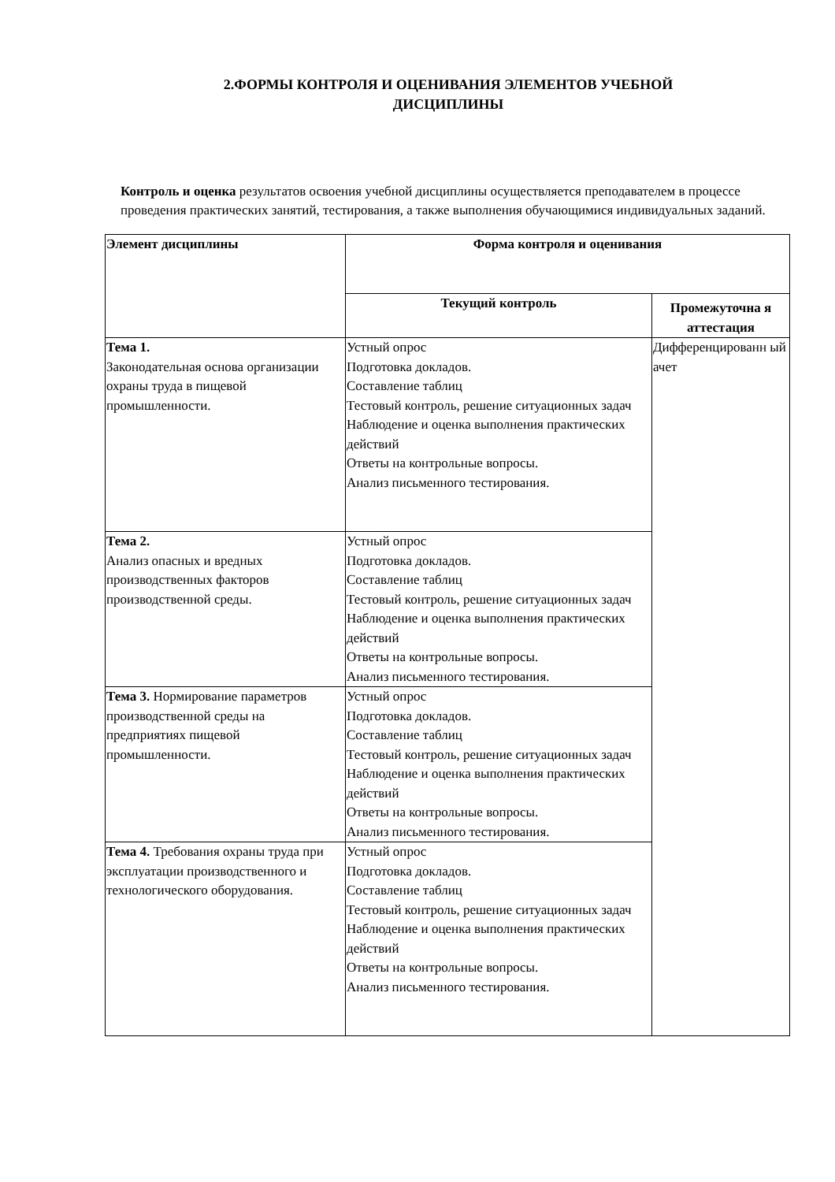2.ФОРМЫ КОНТРОЛЯ И ОЦЕНИВАНИЯ ЭЛЕМЕНТОВ УЧЕБНОЙ
ДИСЦИПЛИНЫ
Контроль и оценка результатов освоения учебной дисциплины осуществляется преподавателем в процессе проведения практических занятий, тестирования, а также выполнения обучающимися индивидуальных заданий.
| Элемент дисциплины | Форма контроля и оценивания | |
| --- | --- | --- |
| | Текущий контроль | Промежуточна я аттестация |
| Тема 1. Законодательная основа организации охраны труда в пищевой промышленности. | Устный опрос Подготовка докладов. Составление таблиц Тестовый контроль, решение ситуационных задач Наблюдение и оценка выполнения практических действий Ответы на контрольные вопросы. Анализ письменного тестирования. | Дифференцированн ый ачет |
| Тема 2. Анализ опасных и вредных производственных факторов производственной среды. | Устный опрос Подготовка докладов. Составление таблиц Тестовый контроль, решение ситуационных задач Наблюдение и оценка выполнения практических действий Ответы на контрольные вопросы. Анализ письменного тестирования. | |
| Тема 3. Нормирование параметров производственной среды на предприятиях пищевой промышленности. | Устный опрос Подготовка докладов. Составление таблиц Тестовый контроль, решение ситуационных задач Наблюдение и оценка выполнения практических действий Ответы на контрольные вопросы. Анализ письменного тестирования. | |
| Тема 4. Требования охраны труда при эксплуатации производственного и технологического оборудования. | Устный опрос Подготовка докладов. Составление таблиц Тестовый контроль, решение ситуационных задач Наблюдение и оценка выполнения практических действий Ответы на контрольные вопросы. Анализ письменного тестирования. | |